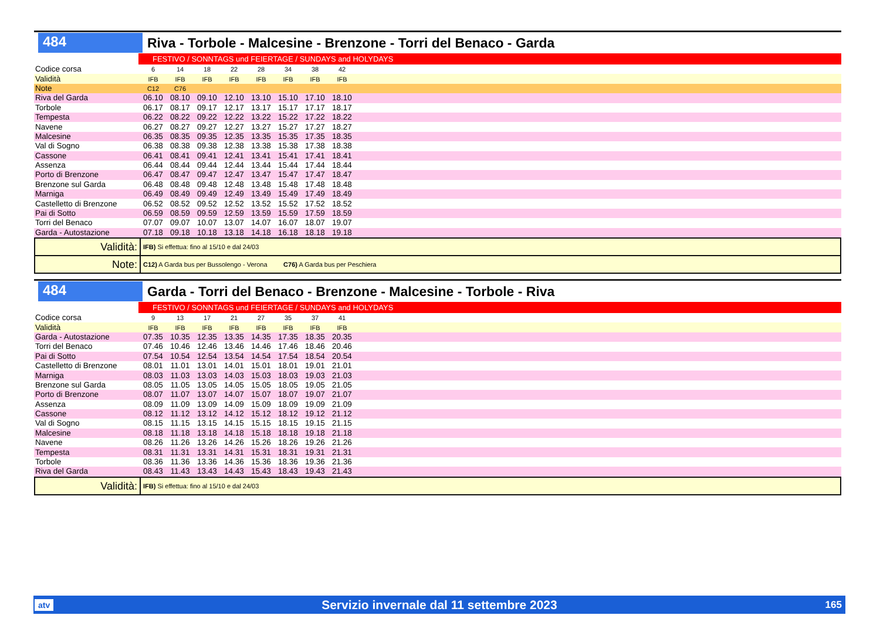484
Riva - Torbole - Malcesine - Brenzone - Torri del Benaco - Garda
FESTIVO / SONNTAGS und FEIERTAGE / SUNDAYS and HOLYDAYS
| Codice corsa | 6 | 14 | 18 | 22 | 28 | 34 | 38 | 42 | |
| Validità | IFB | IFB | IFB | IFB | IFB | IFB | IFB | IFB | |
| Note | C12 | C76 | | | | | | | |
| Riva del Garda | 06.10 | 08.10 | 09.10 | 12.10 | 13.10 | 15.10 | 17.10 | 18.10 | |
| Torbole | 06.17 | 08.17 | 09.17 | 12.17 | 13.17 | 15.17 | 17.17 | 18.17 | |
| Tempesta | 06.22 | 08.22 | 09.22 | 12.22 | 13.22 | 15.22 | 17.22 | 18.22 | |
| Navene | 06.27 | 08.27 | 09.27 | 12.27 | 13.27 | 15.27 | 17.27 | 18.27 | |
| Malcesine | 06.35 | 08.35 | 09.35 | 12.35 | 13.35 | 15.35 | 17.35 | 18.35 | |
| Val di Sogno | 06.38 | 08.38 | 09.38 | 12.38 | 13.38 | 15.38 | 17.38 | 18.38 | |
| Cassone | 06.41 | 08.41 | 09.41 | 12.41 | 13.41 | 15.41 | 17.41 | 18.41 | |
| Assenza | 06.44 | 08.44 | 09.44 | 12.44 | 13.44 | 15.44 | 17.44 | 18.44 | |
| Porto di Brenzone | 06.47 | 08.47 | 09.47 | 12.47 | 13.47 | 15.47 | 17.47 | 18.47 | |
| Brenzone sul Garda | 06.48 | 08.48 | 09.48 | 12.48 | 13.48 | 15.48 | 17.48 | 18.48 | |
| Marniga | 06.49 | 08.49 | 09.49 | 12.49 | 13.49 | 15.49 | 17.49 | 18.49 | |
| Castelletto di Brenzone | 06.52 | 08.52 | 09.52 | 12.52 | 13.52 | 15.52 | 17.52 | 18.52 | |
| Pai di Sotto | 06.59 | 08.59 | 09.59 | 12.59 | 13.59 | 15.59 | 17.59 | 18.59 | |
| Torri del Benaco | 07.07 | 09.07 | 10.07 | 13.07 | 14.07 | 16.07 | 18.07 | 19.07 | |
| Garda - Autostazione | 07.18 | 09.18 | 10.18 | 13.18 | 14.18 | 16.18 | 18.18 | 19.18 | |
Validità:
IFB) Si effettua: fino al 15/10 e dal 24/03
Note:
C12) A Garda bus per Bussolengo - Verona C76) A Garda bus per Peschiera
484
Garda - Torri del Benaco - Brenzone - Malcesine - Torbole - Riva
FESTIVO / SONNTAGS und FEIERTAGE / SUNDAYS and HOLYDAYS
| Codice corsa | 9 | 13 | 17 | 21 | 27 | 35 | 37 | 41 | |
| Validità | IFB | IFB | IFB | IFB | IFB | IFB | IFB | IFB | |
| Garda - Autostazione | 07.35 | 10.35 | 12.35 | 13.35 | 14.35 | 17.35 | 18.35 | 20.35 | |
| Torri del Benaco | 07.46 | 10.46 | 12.46 | 13.46 | 14.46 | 17.46 | 18.46 | 20.46 | |
| Pai di Sotto | 07.54 | 10.54 | 12.54 | 13.54 | 14.54 | 17.54 | 18.54 | 20.54 | |
| Castelletto di Brenzone | 08.01 | 11.01 | 13.01 | 14.01 | 15.01 | 18.01 | 19.01 | 21.01 | |
| Marniga | 08.03 | 11.03 | 13.03 | 14.03 | 15.03 | 18.03 | 19.03 | 21.03 | |
| Brenzone sul Garda | 08.05 | 11.05 | 13.05 | 14.05 | 15.05 | 18.05 | 19.05 | 21.05 | |
| Porto di Brenzone | 08.07 | 11.07 | 13.07 | 14.07 | 15.07 | 18.07 | 19.07 | 21.07 | |
| Assenza | 08.09 | 11.09 | 13.09 | 14.09 | 15.09 | 18.09 | 19.09 | 21.09 | |
| Cassone | 08.12 | 11.12 | 13.12 | 14.12 | 15.12 | 18.12 | 19.12 | 21.12 | |
| Val di Sogno | 08.15 | 11.15 | 13.15 | 14.15 | 15.15 | 18.15 | 19.15 | 21.15 | |
| Malcesine | 08.18 | 11.18 | 13.18 | 14.18 | 15.18 | 18.18 | 19.18 | 21.18 | |
| Navene | 08.26 | 11.26 | 13.26 | 14.26 | 15.26 | 18.26 | 19.26 | 21.26 | |
| Tempesta | 08.31 | 11.31 | 13.31 | 14.31 | 15.31 | 18.31 | 19.31 | 21.31 | |
| Torbole | 08.36 | 11.36 | 13.36 | 14.36 | 15.36 | 18.36 | 19.36 | 21.36 | |
| Riva del Garda | 08.43 | 11.43 | 13.43 | 14.43 | 15.43 | 18.43 | 19.43 | 21.43 | |
Validità:
IFB) Si effettua: fino al 15/10 e dal 24/03
atv Servizio invernale dal 11 settembre 2023 165